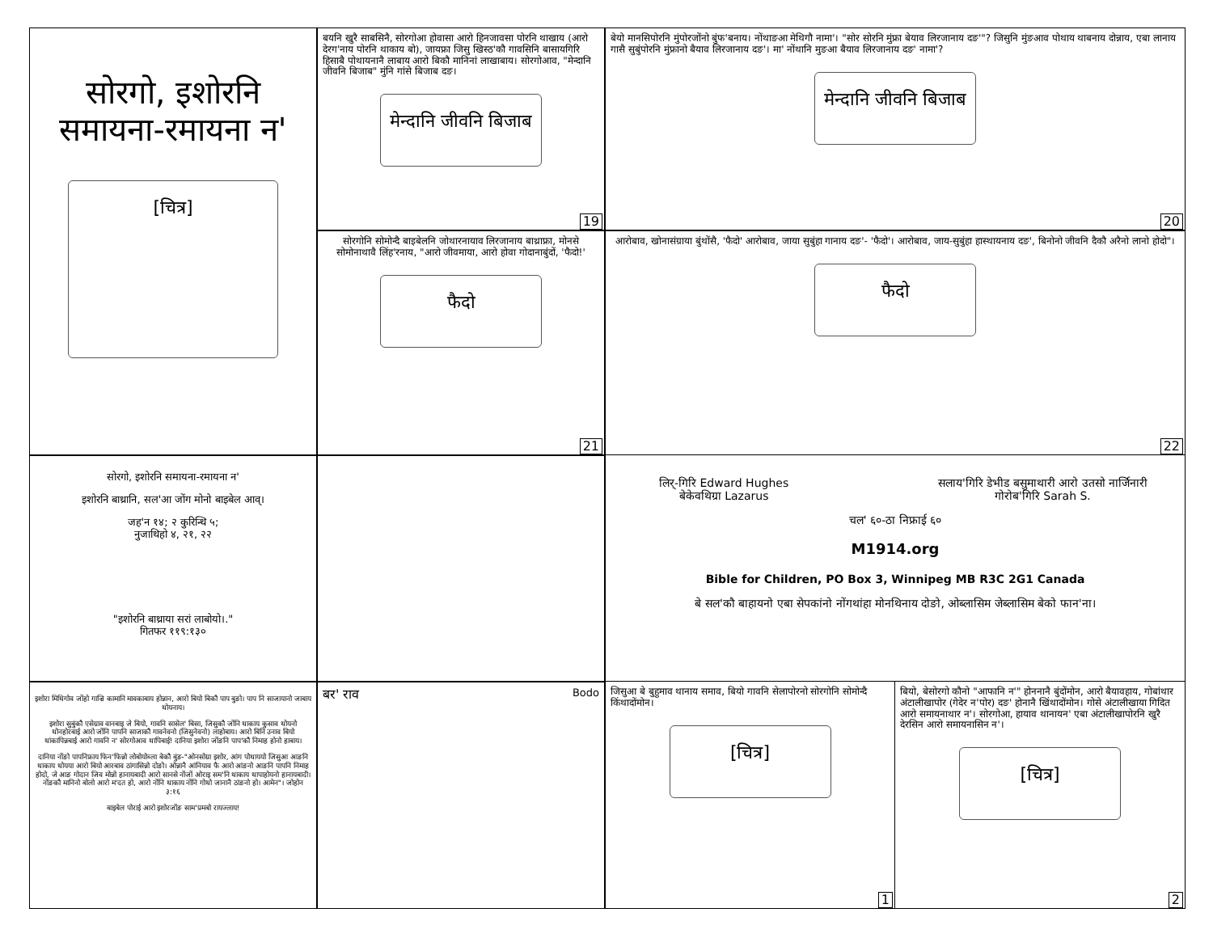बयनि खुरै साबसिनै, सोरगोआ होवासा आरो हिनजावसा पोरनि थाखाय (आरो देरग'नाय पोरनि थाकाय बो), जायफ्रा जिसु खिस्ठ'कौ गावसिनि बासायगिरि हिसाबै पोथायनानै लाबाय आरो बिकौ मानिनां लाखाबाय। सोरगोआव, "मेन्दानि जीवनि बिजाब" मुंनि गांसे बिजाब दङ।
मेन्दानि जीवनि बिजाब
19
बेयो मानसिपोरनि मुंपोरजोंनो बुंफ'बनाय। नोंथाङआ मेथिगौ नामा'। "सोर सोरनि मुंफ्रा बेयाव लिरजानाय दङ'"? जिसुनि मुंङआव पोथाय थाबनाय दोन्नाय, एबा लानाय गासै सुबुंपोरनि मुंफ्रानो बैयाव लिरजानाय दङ'। मा' नोंथानि मुङआ बैयाव लिरजानाय दङ' नामा'?
मेन्दानि जीवनि बिजाब
20
सोरगो, इशोरनि
समायना-रमायना न'
[चित्र]
सोरगोनि सोमोन्दै बाइबेलनि जोथारनायाव लिरजानाय बाथ्राफ्रा, मोनसे सोमोनाथावै लिंह'रनाय, "आरो जीवमाया, आरो होवा गोदानाबुंदों, 'फैदो!'
फैदो
21
आरोबाव, खोनासंग्राया बुंथोंसै, 'फैदो' आरोबाव, जाया सुबुंहा गानाय दङ'- 'फैदो'। आरोबाव, जाय-सुबुंहा हास्थायनाय दङ', बिनोनो जीवनि दैकौ अरैनो लानो होदो"।
फैदो
22
सोरगो, इशोरनि समायना-रमायना न'
इशोरनि बाथ्रानि, सल'आ जोंग मोनो बाइबेल आव्।
जह'न १४; २ कुरिन्थि ५;
नुजाथिहो ४, २१, २२
"इशोरनि बाथ्राया सरां लाबोयो।."
गितफर ११९:१३०
लिर्-गिरि Edward Hughes
बेकेवथिग्रा Lazarus
सलाय'गिरि डेभीड बसुमाथारी आरो उतसो नार्जिनारी
गोरोब'गिरि Sarah S.
चल' ६०-ठा निफ्राई ६०
M1914.org
Bible for Children, PO Box 3, Winnipeg MB R3C 2G1 Canada
बे सल'कौ बाहायनो एबा सेपकांनो नोंगथांहा मोनथिनाय दोङो, ओब्लासिम जेब्लासिम बेको फान'ना।
इशोरा मिथिगोव जोंहो गाज्रि कामानि मावकाबाय होन्नान, आरो बियो बिकौ पाप बुङो। पाप नि साजायानो जाबाय थोयनाय।
इशोरा सुबुंकौ एसेग्राव वानबाइ जे बियो, गावनि सासेल' बिसा, जिसुकौ जोंनि थाकाय कुसाव थोयनो थोनहोरबाई आरो जोंनि पापनि साजाकौ गावनेवनो (जिसुनेवनो) लाहोबाय। आरो बिनि उनाव बियो थांकापिन्नबाई आरो गावनि न' सोरगोआव थापिबाई! दानिया इशोरा जोंङनि पाप'कौ निमाह होनो हाबाय।
दानिया नोंङो पापनिफ्राय फिन'फिन्नो लोबोयोब्ला बेकौ बुंङ-"ओनसोग्रा इशोर, आंग पोथाययो जिसुआ आङनि थाकाय थोयया आरो बियो आरबाव ठांगासिन्नो दोङो। ओन्नानै आंनियाव फै आरो आंङनो आङनि पापनि निमाह होदो, जे आङ गोदान जिव मोन्नो हानायबादी आरो सानसे नोंजों ओराइ सम'नि थाकाय थापाहोयनो हानायबादी। नोंङकौ मानिनो बोलो आरो म'दत हो, आरो नोंनि थाकाय नोंनि गोथो जानानै ठांङनो हो। आमेन"। जोहोन ३:१६
बाइबेल पोराई आरो इशोरजोंङ साम'प्रमबो रायज्लाय!
बर' राव Bodo
जिसुआ बे बुहुमाव थानाय समाव, बियो गावनि सेलापोरनो सोरगोनि सोमोन्दै किंथादोंमोन।
[चित्र]
1
बियो, बेसोरगो कौनो "आफानि न'" होननानै बुंदोंमोन, आरो बैयावहाय, गोबांथार अंटालीखापोर (गेदेर न'पोर) दङ' होनानै खिंथादोंमोन। गोसे अंटालीखाया गिदित आरो समायनाथार न'। सोरगोआ, हायाव थानायन' एबा अंटालीखापोरनि खुरै देरसिन आरो समायनासिन न'।
[चित्र]
2